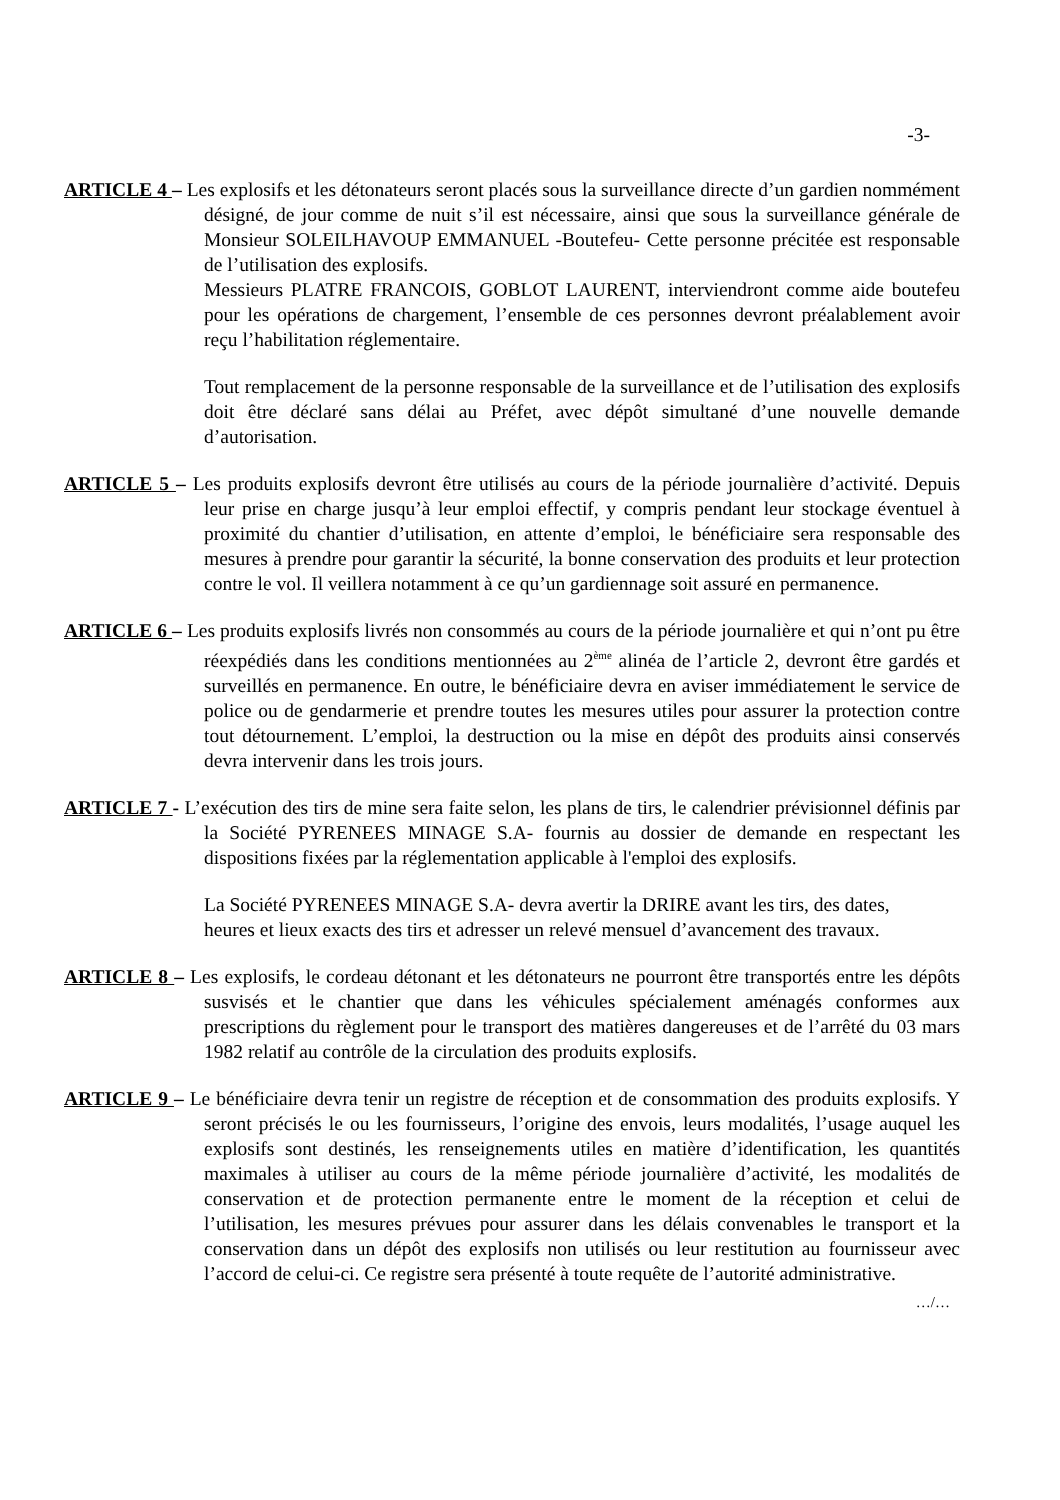-3-
ARTICLE 4 – Les explosifs et les détonateurs seront placés sous la surveillance directe d’un gardien nommément désigné, de jour comme de nuit s’il est nécessaire, ainsi que sous la surveillance générale de Monsieur SOLEILHAVOUP EMMANUEL -Boutefeu- Cette personne précitée est responsable de l’utilisation des explosifs.
Messieurs PLATRE FRANCOIS, GOBLOT LAURENT, interviendront comme aide boutefeu pour les opérations de chargement, l’ensemble de ces personnes devront préalablement avoir reçu l’habilitation réglementaire.
Tout remplacement de la personne responsable de la surveillance et de l’utilisation des explosifs doit être déclaré sans délai au Préfet, avec dépôt simultané d’une nouvelle demande d’autorisation.
ARTICLE 5 – Les produits explosifs devront être utilisés au cours de la période journalière d’activité. Depuis leur prise en charge jusqu’à leur emploi effectif, y compris pendant leur stockage éventuel à proximité du chantier d’utilisation, en attente d’emploi, le bénéficiaire sera responsable des mesures à prendre pour garantir la sécurité, la bonne conservation des produits et leur protection contre le vol. Il veillera notamment à ce qu’un gardiennage soit assuré en permanence.
ARTICLE 6 – Les produits explosifs livrés non consommés au cours de la période journalière et qui n’ont pu être réexpédiés dans les conditions mentionnées au 2<sup>ème</sup> alinéa de l’article 2, devront être gardés et surveillés en permanence. En outre, le bénéficiaire devra en aviser immédiatement le service de police ou de gendarmerie et prendre toutes les mesures utiles pour assurer la protection contre tout détournement. L’emploi, la destruction ou la mise en dépôt des produits ainsi conservés devra intervenir dans les trois jours.
ARTICLE 7 - L’exécution des tirs de mine sera faite selon, les plans de tirs, le calendrier prévisionnel définis par la Société PYRENEES MINAGE S.A- fournis au dossier de demande en respectant les dispositions fixées par la réglementation applicable à l'emploi des explosifs.
La Société PYRENEES MINAGE S.A- devra avertir la DRIRE avant les tirs, des dates,
heures et lieux exacts des tirs et adresser un relevé mensuel d’avancement des travaux.
ARTICLE 8 – Les explosifs, le cordeau détonant et les détonateurs ne pourront être transportés entre les dépôts susvisés et le chantier que dans les véhicules spécialement aménagés conformes aux prescriptions du règlement pour le transport des matières dangereuses et de l’arrêté du 03 mars 1982 relatif au contrôle de la circulation des produits explosifs.
ARTICLE 9 – Le bénéficiaire devra tenir un registre de réception et de consommation des produits explosifs. Y seront précisés le ou les fournisseurs, l’origine des envois, leurs modalités, l’usage auquel les explosifs sont destinés, les renseignements utiles en matière d’identification, les quantités maximales à utiliser au cours de la même période journalière d’activité, les modalités de conservation et de protection permanente entre le moment de la réception et celui de l’utilisation, les mesures prévues pour assurer dans les délais convenables le transport et la conservation dans un dépôt des explosifs non utilisés ou leur restitution au fournisseur avec l’accord de celui-ci. Ce registre sera présenté à toute requête de l’autorité administrative.
…/…